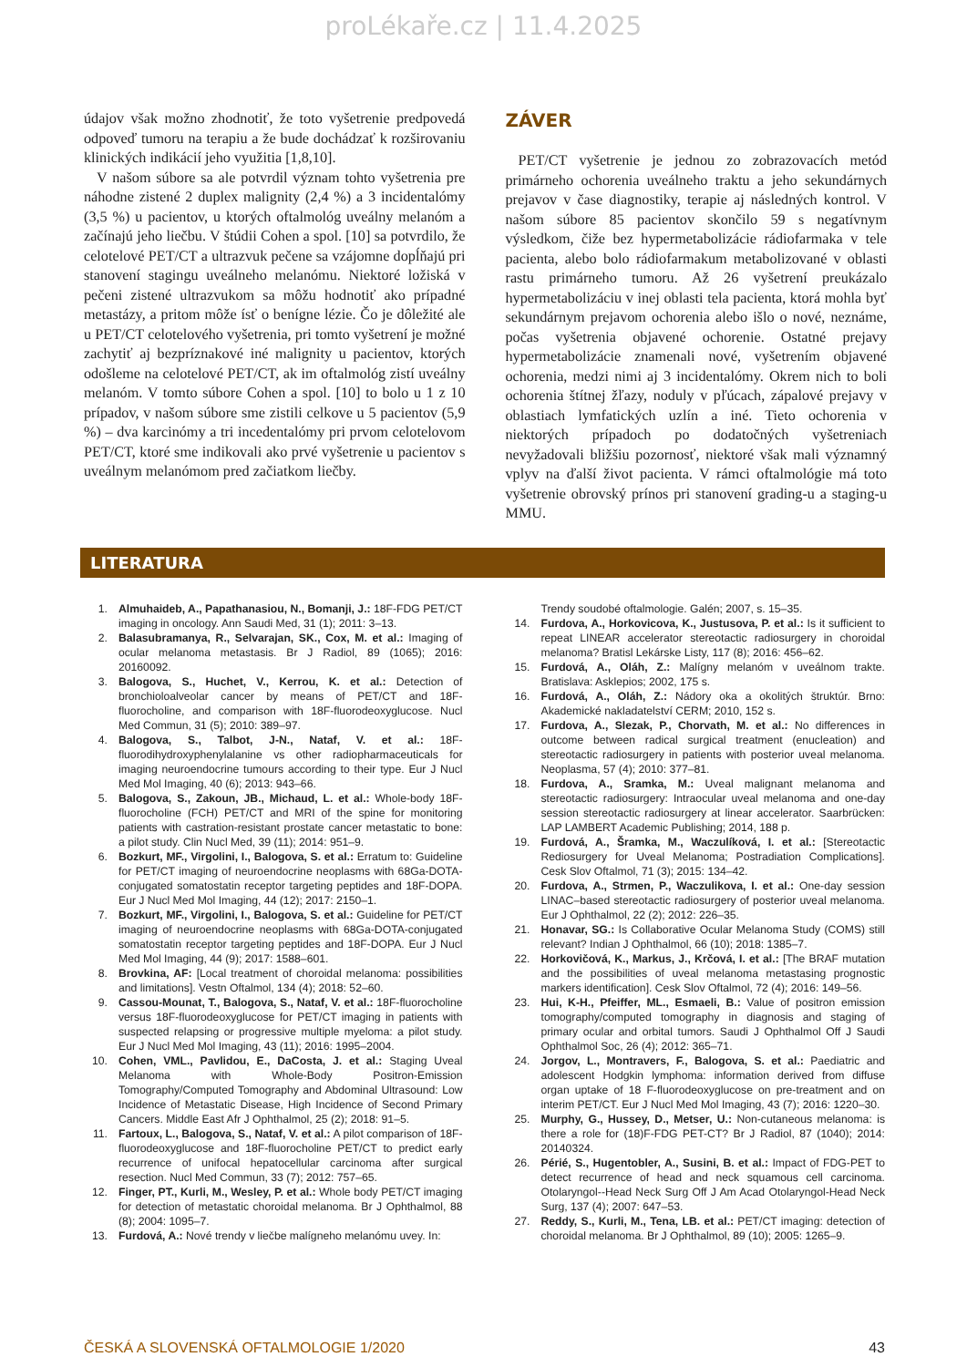proLékaře.cz | 11.4.2025
údajov však možno zhodnotiť, že toto vyšetrenie predpovedá odpoveď tumoru na terapiu a že bude dochádzať k rozširovaniu klinických indikácií jeho využitia [1,8,10].
V našom súbore sa ale potvrdil význam tohto vyšetrenia pre náhodne zistené 2 duplex malignity (2,4 %) a 3 incidentalómy (3,5 %) u pacientov, u ktorých oftalmológ uveálny melanóm a začínajú jeho liečbu. V štúdii Cohen a spol. [10] sa potvrdilo, že celotelové PET/CT a ultrazvuk pečene sa vzájomne dopĺňajú pri stanovení stagingu uveálneho melanómu. Niektoré ložiská v pečeni zistené ultrazvukom sa môžu hodnotiť ako prípadné metastázy, a pritom môže ísť o benígne lézie. Čo je dôležité ale u PET/CT celotelového vyšetrenia, pri tomto vyšetrení je možné zachytiť aj bezpríznakové iné malignity u pacientov, ktorých odošleme na celotelové PET/CT, ak im oftalmológ zistí uveálny melanóm. V tomto súbore Cohen a spol. [10] to bolo u 1 z 10 prípadov, v našom súbore sme zistili celkove u 5 pacientov (5,9 %) – dva karcinómy a tri incedentalómy pri prvom celotelovom PET/CT, ktoré sme indikovali ako prvé vyšetrenie u pacientov s uveálnym melanómom pred začiatkom liečby.
ZÁVER
PET/CT vyšetrenie je jednou zo zobrazovacích metód primárneho ochorenia uveálneho traktu a jeho sekundárnych prejavov v čase diagnostiky, terapie aj následných kontrol. V našom súbore 85 pacientov skončilo 59 s negatívnym výsledkom, čiže bez hypermetabolizácie rádiofarmaka v tele pacienta, alebo bolo rádiofarmakum metabolizované v oblasti rastu primárneho tumoru. Až 26 vyšetrení preukázalo hypermetabolizáciu v inej oblasti tela pacienta, ktorá mohla byť sekundárnym prejavom ochorenia alebo išlo o nové, neznáme, počas vyšetrenia objavené ochorenie. Ostatné prejavy hypermetabolizácie znamenali nové, vyšetrením objavené ochorenia, medzi nimi aj 3 incidentalómy. Okrem nich to boli ochorenia štítnej žľazy, noduly v pľúcach, zápalové prejavy v oblastiach lymfatických uzlín a iné. Tieto ochorenia v niektorých prípadoch po dodatočných vyšetreniach nevyžadovali bližšiu pozornosť, niektoré však mali významný vplyv na ďalší život pacienta. V rámci oftalmológie má toto vyšetrenie obrovský prínos pri stanovení grading-u a staging-u MMU.
LITERATURA
1. Almuhaideb, A., Papathanasiou, N., Bomanji, J.: 18F-FDG PET/CT imaging in oncology. Ann Saudi Med, 31 (1); 2011: 3–13.
2. Balasubramanya, R., Selvarajan, SK., Cox, M. et al.: Imaging of ocular melanoma metastasis. Br J Radiol, 89 (1065); 2016: 20160092.
3. Balogova, S., Huchet, V., Kerrou, K. et al.: Detection of bronchioloalveolar cancer by means of PET/CT and 18F-fluorocholine, and comparison with 18F-fluorodeoxyglucose. Nucl Med Commun, 31 (5); 2010: 389–97.
4. Balogova, S., Talbot, J-N., Nataf, V. et al.: 18F-fluorodihydroxyphenylalanine vs other radiopharmaceuticals for imaging neuroendocrine tumours according to their type. Eur J Nucl Med Mol Imaging, 40 (6); 2013: 943–66.
5. Balogova, S., Zakoun, JB., Michaud, L. et al.: Whole-body 18F-fluorocholine (FCH) PET/CT and MRI of the spine for monitoring patients with castration-resistant prostate cancer metastatic to bone: a pilot study. Clin Nucl Med, 39 (11); 2014: 951–9.
6. Bozkurt, MF., Virgolini, I., Balogova, S. et al.: Erratum to: Guideline for PET/CT imaging of neuroendocrine neoplasms with 68Ga-DOTA-conjugated somatostatin receptor targeting peptides and 18F-DOPA. Eur J Nucl Med Mol Imaging, 44 (12); 2017: 2150–1.
7. Bozkurt, MF., Virgolini, I., Balogova, S. et al.: Guideline for PET/CT imaging of neuroendocrine neoplasms with 68Ga-DOTA-conjugated somatostatin receptor targeting peptides and 18F-DOPA. Eur J Nucl Med Mol Imaging, 44 (9); 2017: 1588–601.
8. Brovkina, AF: [Local treatment of choroidal melanoma: possibilities and limitations]. Vestn Oftalmol, 134 (4); 2018: 52–60.
9. Cassou-Mounat, T., Balogova, S., Nataf, V. et al.: 18F-fluorocholine versus 18F-fluorodeoxyglucose for PET/CT imaging in patients with suspected relapsing or progressive multiple myeloma: a pilot study. Eur J Nucl Med Mol Imaging, 43 (11); 2016: 1995–2004.
10. Cohen, VML., Pavlidou, E., DaCosta, J. et al.: Staging Uveal Melanoma with Whole-Body Positron-Emission Tomography/Computed Tomography and Abdominal Ultrasound: Low Incidence of Metastatic Disease, High Incidence of Second Primary Cancers. Middle East Afr J Ophthalmol, 25 (2); 2018: 91–5.
11. Fartoux, L., Balogova, S., Nataf, V. et al.: A pilot comparison of 18F-fluorodeoxyglucose and 18F-fluorocholine PET/CT to predict early recurrence of unifocal hepatocellular carcinoma after surgical resection. Nucl Med Commun, 33 (7); 2012: 757–65.
12. Finger, PT., Kurli, M., Wesley, P. et al.: Whole body PET/CT imaging for detection of metastatic choroidal melanoma. Br J Ophthalmol, 88 (8); 2004: 1095–7.
13. Furdová, A.: Nové trendy v liečbe malígneho melanómu uvey. In:
Trendy soudobé oftalmologie. Galén; 2007, s. 15–35.
14. Furdova, A., Horkovicova, K., Justusova, P. et al.: Is it sufficient to repeat LINEAR accelerator stereotactic radiosurgery in choroidal melanoma? Bratisl Lekárske Listy, 117 (8); 2016: 456–62.
15. Furdová, A., Oláh, Z.: Malígny melanóm v uveálnom trakte. Bratislava: Asklepios; 2002, 175 s.
16. Furdová, A., Oláh, Z.: Nádory oka a okolitých štruktúr. Brno: Akademické nakladatelství CERM; 2010, 152 s.
17. Furdova, A., Slezak, P., Chorvath, M. et al.: No differences in outcome between radical surgical treatment (enucleation) and stereotactic radiosurgery in patients with posterior uveal melanoma. Neoplasma, 57 (4); 2010: 377–81.
18. Furdova, A., Sramka, M.: Uveal malignant melanoma and stereotactic radiosurgery: Intraocular uveal melanoma and one-day session stereotactic radiosurgery at linear accelerator. Saarbrücken: LAP LAMBERT Academic Publishing; 2014, 188 p.
19. Furdová, A., Šramka, M., Waczulíková, I. et al.: [Stereotactic Rediosurgery for Uveal Melanoma; Postradiation Complications]. Cesk Slov Oftalmol, 71 (3); 2015: 134–42.
20. Furdova, A., Strmen, P., Waczulikova, I. et al.: One-day session LINAC–based stereotactic radiosurgery of posterior uveal melanoma. Eur J Ophthalmol, 22 (2); 2012: 226–35.
21. Honavar, SG.: Is Collaborative Ocular Melanoma Study (COMS) still relevant? Indian J Ophthalmol, 66 (10); 2018: 1385–7.
22. Horkovičová, K., Markus, J., Krčová, I. et al.: [The BRAF mutation and the possibilities of uveal melanoma metastasing prognostic markers identification]. Cesk Slov Oftalmol, 72 (4); 2016: 149–56.
23. Hui, K-H., Pfeiffer, ML., Esmaeli, B.: Value of positron emission tomography/computed tomography in diagnosis and staging of primary ocular and orbital tumors. Saudi J Ophthalmol Off J Saudi Ophthalmol Soc, 26 (4); 2012: 365–71.
24. Jorgov, L., Montravers, F., Balogova, S. et al.: Paediatric and adolescent Hodgkin lymphoma: information derived from diffuse organ uptake of 18 F-fluorodeoxyglucose on pre-treatment and on interim PET/CT. Eur J Nucl Med Mol Imaging, 43 (7); 2016: 1220–30.
25. Murphy, G., Hussey, D., Metser, U.: Non-cutaneous melanoma: is there a role for (18)F-FDG PET-CT? Br J Radiol, 87 (1040); 2014: 20140324.
26. Périé, S., Hugentobler, A., Susini, B. et al.: Impact of FDG-PET to detect recurrence of head and neck squamous cell carcinoma. Otolaryngol--Head Neck Surg Off J Am Acad Otolaryngol-Head Neck Surg, 137 (4); 2007: 647–53.
27. Reddy, S., Kurli, M., Tena, LB. et al.: PET/CT imaging: detection of choroidal melanoma. Br J Ophthalmol, 89 (10); 2005: 1265–9.
ČESKÁ A SLOVENSKÁ OFTALMOLOGIE 1/2020 43